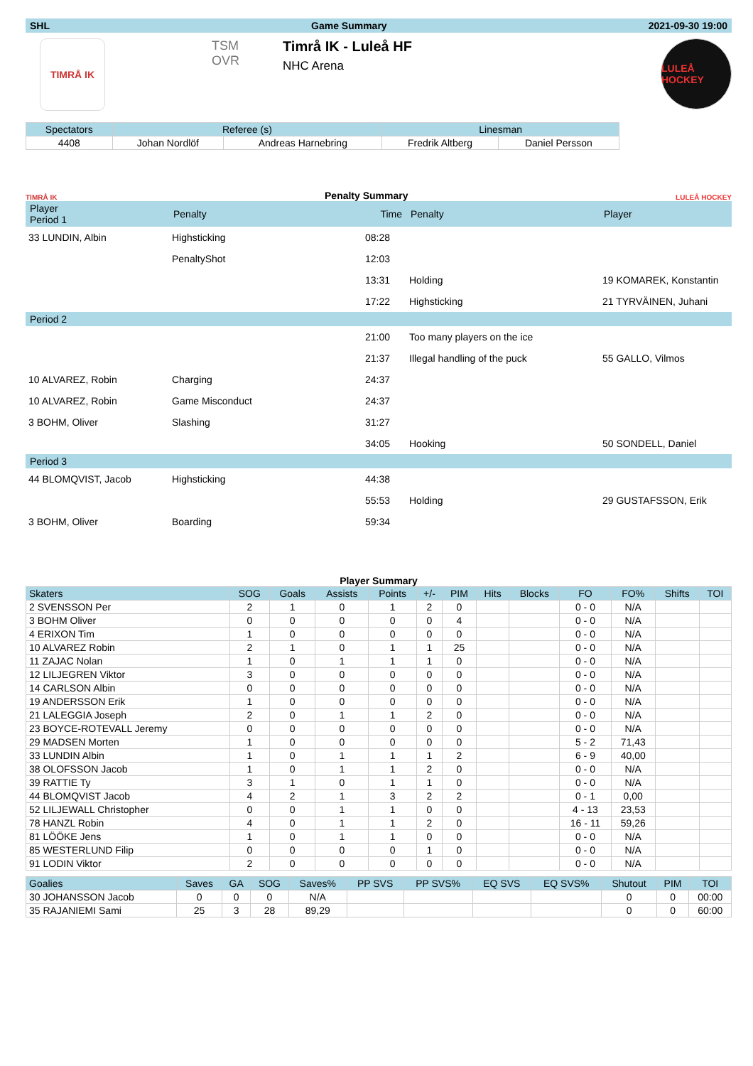SHL Game Summary 2021-09-30 19:00
TIMRÅ IK
TSM OVR Timrå IK - Luleå HF
NHC Arena
LULEÅ HOCKEY
| Spectators | Referee (s) | | Linesman | |
| --- | --- | --- | --- | --- |
| 4408 | Johan Nordlöf | Andreas Harnebring | Fredrik Altberg | Daniel Persson |
TIMRÅ IK Penalty Summary LULEÅ HOCKEY
| Player Period 1 | Penalty | Time | Penalty | Player |
| 33 LUNDIN, Albin | Highsticking | 08:28 | | |
| | PenaltyShot | 12:03 | | |
| | | 13:31 | Holding | 19 KOMAREK, Konstantin |
| | | 17:22 | Highsticking | 21 TYRVÄINEN, Juhani |
| Period 2 | | | | |
| | | 21:00 | Too many players on the ice | |
| | | 21:37 | Illegal handling of the puck | 55 GALLO, Vilmos |
| 10 ALVAREZ, Robin | Charging | 24:37 | | |
| 10 ALVAREZ, Robin | Game Misconduct | 24:37 | | |
| 3 BOHM, Oliver | Slashing | 31:27 | | |
| | | 34:05 | Hooking | 50 SONDELL, Daniel |
| Period 3 | | | | |
| 44 BLOMQVIST, Jacob | Highsticking | 44:38 | | |
| | | 55:53 | Holding | 29 GUSTAFSSON, Erik |
| 3 BOHM, Oliver | Boarding | 59:34 | | |
Player Summary
| Skaters | SOG | Goals | Assists | Points | +/- | PIM | Hits | Blocks | FO | FO% | Shifts | TOI |
| --- | --- | --- | --- | --- | --- | --- | --- | --- | --- | --- | --- | --- |
| 2 SVENSSON Per | 2 | 1 | 0 | 1 | 2 | 0 | | | 0 - 0 | N/A | | |
| 3 BOHM Oliver | 0 | 0 | 0 | 0 | 0 | 4 | | | 0 - 0 | N/A | | |
| 4 ERIXON Tim | 1 | 0 | 0 | 0 | 0 | 0 | | | 0 - 0 | N/A | | |
| 10 ALVAREZ Robin | 2 | 1 | 0 | 1 | 1 | 25 | | | 0 - 0 | N/A | | |
| 11 ZAJAC Nolan | 1 | 0 | 1 | 1 | 1 | 0 | | | 0 - 0 | N/A | | |
| 12 LILJEGREN Viktor | 3 | 0 | 0 | 0 | 0 | 0 | | | 0 - 0 | N/A | | |
| 14 CARLSON Albin | 0 | 0 | 0 | 0 | 0 | 0 | | | 0 - 0 | N/A | | |
| 19 ANDERSSON Erik | 1 | 0 | 0 | 0 | 0 | 0 | | | 0 - 0 | N/A | | |
| 21 LALEGGIA Joseph | 2 | 0 | 1 | 1 | 2 | 0 | | | 0 - 0 | N/A | | |
| 23 BOYCE-ROTEVALL Jeremy | 0 | 0 | 0 | 0 | 0 | 0 | | | 0 - 0 | N/A | | |
| 29 MADSEN Morten | 1 | 0 | 0 | 0 | 0 | 0 | | | 5 - 2 | 71,43 | | |
| 33 LUNDIN Albin | 1 | 0 | 1 | 1 | 1 | 2 | | | 6 - 9 | 40,00 | | |
| 38 OLOFSSON Jacob | 1 | 0 | 1 | 1 | 2 | 0 | | | 0 - 0 | N/A | | |
| 39 RATTIE Ty | 3 | 1 | 0 | 1 | 1 | 0 | | | 0 - 0 | N/A | | |
| 44 BLOMQVIST Jacob | 4 | 2 | 1 | 3 | 2 | 2 | | | 0 - 1 | 0,00 | | |
| 52 LILJEWALL Christopher | 0 | 0 | 1 | 1 | 0 | 0 | | | 4 - 13 | 23,53 | | |
| 78 HANZL Robin | 4 | 0 | 1 | 1 | 2 | 0 | | | 16 - 11 | 59,26 | | |
| 81 LÖÖKE Jens | 1 | 0 | 1 | 1 | 0 | 0 | | | 0 - 0 | N/A | | |
| 85 WESTERLUND Filip | 0 | 0 | 0 | 0 | 1 | 0 | | | 0 - 0 | N/A | | |
| 91 LODIN Viktor | 2 | 0 | 0 | 0 | 0 | 0 | | | 0 - 0 | N/A | | |
| Goalies | Saves | GA | SOG | Saves% | PP SVS | PP SVS% | EQ SVS | EQ SVS% | Shutout | PIM | TOI |
| --- | --- | --- | --- | --- | --- | --- | --- | --- | --- | --- | --- |
| 30 JOHANSSON Jacob | 0 | 0 | 0 | N/A | | | | | 0 | 0 | 00:00 |
| 35 RAJANIEMI Sami | 25 | 3 | 28 | 89,29 | | | | | 0 | 0 | 60:00 |